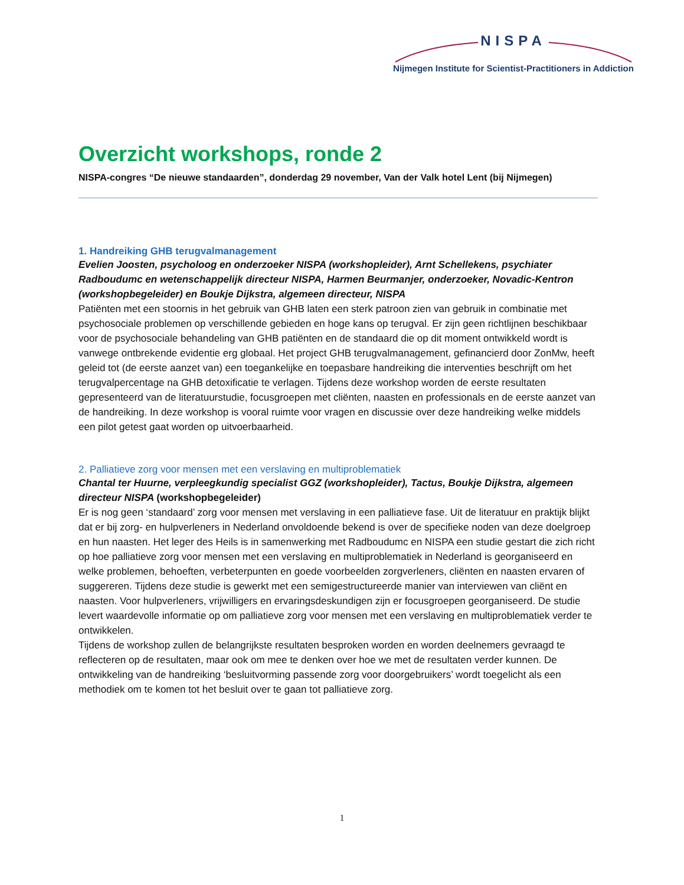NISPA
Nijmegen Institute for Scientist-Practitioners in Addiction
Overzicht workshops, ronde 2
NISPA-congres “De nieuwe standaarden”, donderdag 29 november, Van der Valk hotel Lent (bij Nijmegen)
1. Handreiking GHB terugvalmanagement
Evelien Joosten, psycholoog en onderzoeker NISPA (workshopleider), Arnt Schellekens, psychiater Radboudumc en wetenschappelijk directeur NISPA, Harmen Beurmanjer, onderzoeker, Novadic-Kentron (workshopbegeleider) en Boukje Dijkstra, algemeen directeur, NISPA
Patiënten met een stoornis in het gebruik van GHB laten een sterk patroon zien van gebruik in combinatie met psychosociale problemen op verschillende gebieden en hoge kans op terugval. Er zijn geen richtlijnen beschikbaar voor de psychosociale behandeling van GHB patiënten en de standaard die op dit moment ontwikkeld wordt is vanwege ontbrekende evidentie erg globaal. Het project GHB terugvalmanagement, gefinancierd door ZonMw, heeft geleid tot (de eerste aanzet van) een toegankelijke en toepasbare handreiking die interventies beschrijft om het terugvalpercentage na GHB detoxificatie te verlagen. Tijdens deze workshop worden de eerste resultaten gepresenteerd van de literatuurstudie, focusgroepen met cliënten, naasten en professionals en de eerste aanzet van de handreiking. In deze workshop is vooral ruimte voor vragen en discussie over deze handreiking welke middels een pilot getest gaat worden op uitvoerbaarheid.
2. Palliatieve zorg voor mensen met een verslaving en multiproblematiek
Chantal ter Huurne, verpleegkundig specialist GGZ (workshopleider), Tactus, Boukje Dijkstra, algemeen directeur NISPA (workshopbegeleider)
Er is nog geen ‘standaard’ zorg voor mensen met verslaving in een palliatieve fase. Uit de literatuur en praktijk blijkt dat er bij zorg- en hulpverleners in Nederland onvoldoende bekend is over de specifieke noden van deze doelgroep en hun naasten. Het leger des Heils is in samenwerking met Radboudumc en NISPA een studie gestart die zich richt op hoe palliatieve zorg voor mensen met een verslaving en multiproblematiek in Nederland is georganiseerd en welke problemen, behoeften, verbeterpunten en goede voorbeelden zorgverleners, cliënten en naasten ervaren of suggereren. Tijdens deze studie is gewerkt met een semigestructureerde manier van interviewen van cliënt en naasten. Voor hulpverleners, vrijwilligers en ervaringsdeskundigen zijn er focusgroepen georganiseerd. De studie levert waardevolle informatie op om palliatieve zorg voor mensen met een verslaving en multiproblematiek verder te ontwikkelen.
Tijdens de workshop zullen de belangrijkste resultaten besproken worden en worden deelnemers gevraagd te reflecteren op de resultaten, maar ook om mee te denken over hoe we met de resultaten verder kunnen. De ontwikkeling van de handreiking ‘besluitvorming passende zorg voor doorgebruikers’ wordt toegelicht als een methodiek om te komen tot het besluit over te gaan tot palliatieve zorg.
1